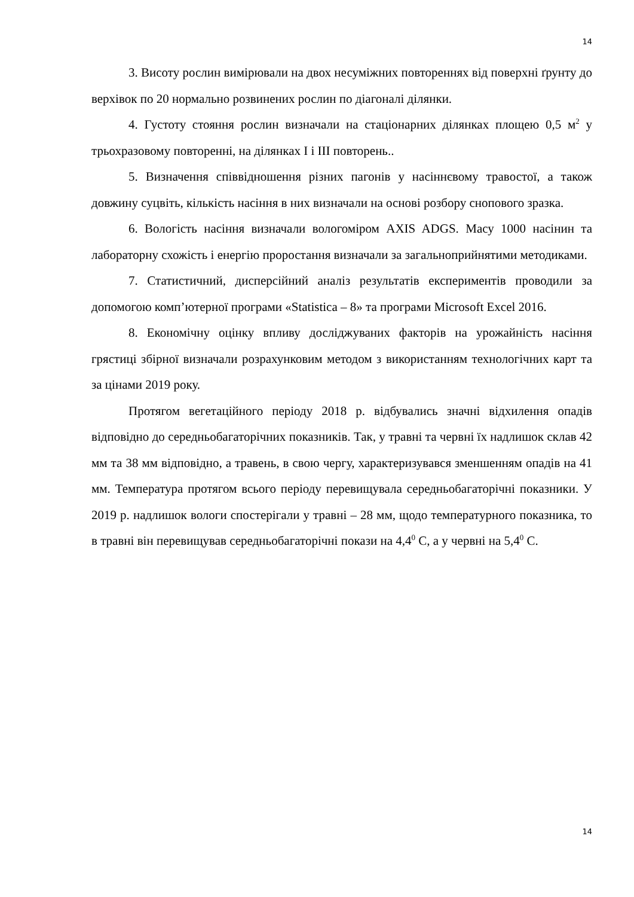14
3. Висоту рослин вимірювали на двох несуміжних повтореннях від поверхні ґрунту до верхівок по 20 нормально розвинених рослин по діагоналі ділянки.
4. Густоту стояння рослин визначали на стаціонарних ділянках площею 0,5 м<sup>2</sup> у трьохразовому повторенні, на ділянках І і ІІІ повторень..
5. Визначення співвідношення різних пагонів у насіннєвому травостої, а також довжину суцвіть, кількість насіння в них визначали на основі розбору снопового зразка.
6. Вологість насіння визначали вологоміром AXIS ADGS. Масу 1000 насінин та лабораторну схожість і енергію проростання визначали за загальноприйнятими методиками.
7. Статистичний, дисперсійний аналіз результатів експериментів проводили за допомогою комп’ютерної програми «Statistica – 8» та програми Microsoft Excel 2016.
8. Економічну оцінку впливу досліджуваних факторів на урожайність насіння грястиці збірної визначали розрахунковим методом з використанням технологічних карт та за цінами 2019 року.
Протягом вегетаційного періоду 2018 р. відбувались значні відхилення опадів відповідно до середньобагаторічних показників. Так, у травні та червні їх надлишок склав 42 мм та 38 мм відповідно, а травень, в свою чергу, характеризувався зменшенням опадів на 41 мм. Температура протягом всього періоду перевищувала середньобагаторічні показники. У 2019 р. надлишок вологи спостерігали у травні – 28 мм, щодо температурного показника, то в травні він перевищував середньобагаторічні покази на 4,4<sup>0</sup> С, а у червні на 5,4<sup>0</sup> С.
14